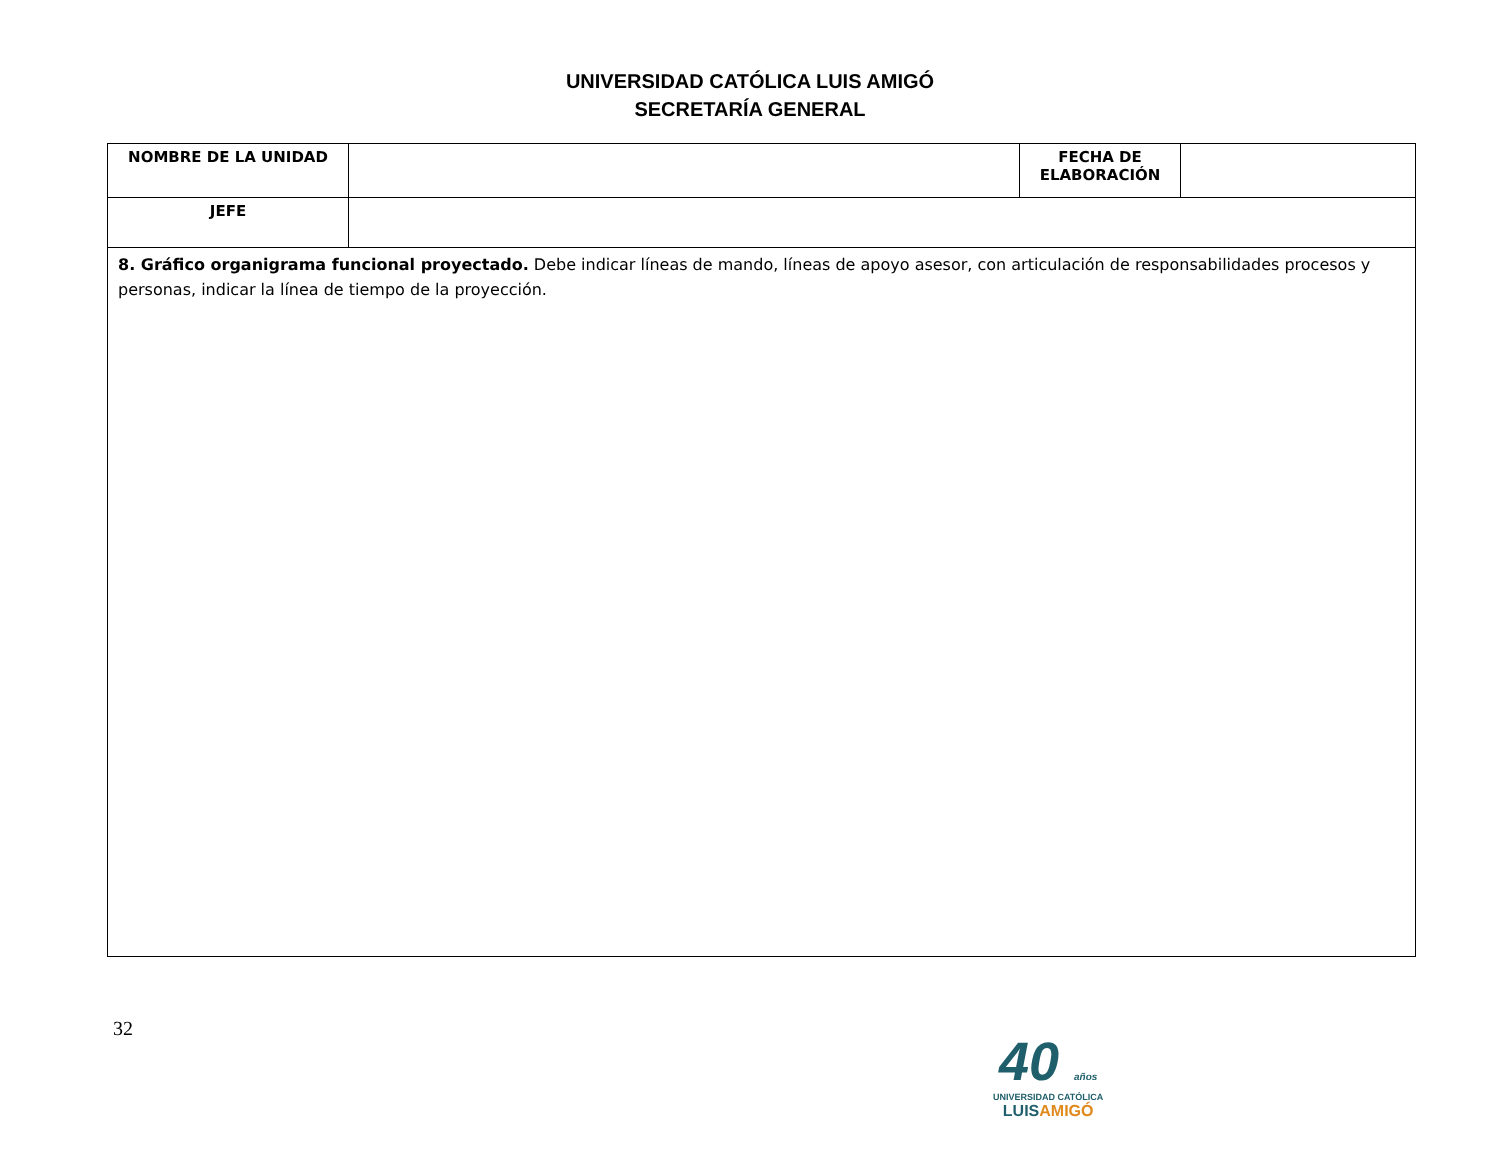UNIVERSIDAD CATÓLICA LUIS AMIGÓ
SECRETARÍA GENERAL
| NOMBRE DE LA UNIDAD | | FECHA DE ELABORACIÓN | |
| JEFE | | | |
| 8. Gráfico organigrama funcional proyectado. Debe indicar líneas de mando, líneas de apoyo asesor, con articulación de responsabilidades procesos y personas, indicar la línea de tiempo de la proyección. | | | |
32
40 años
UNIVERSIDAD CATÓLICA
LUISAMIGÓ